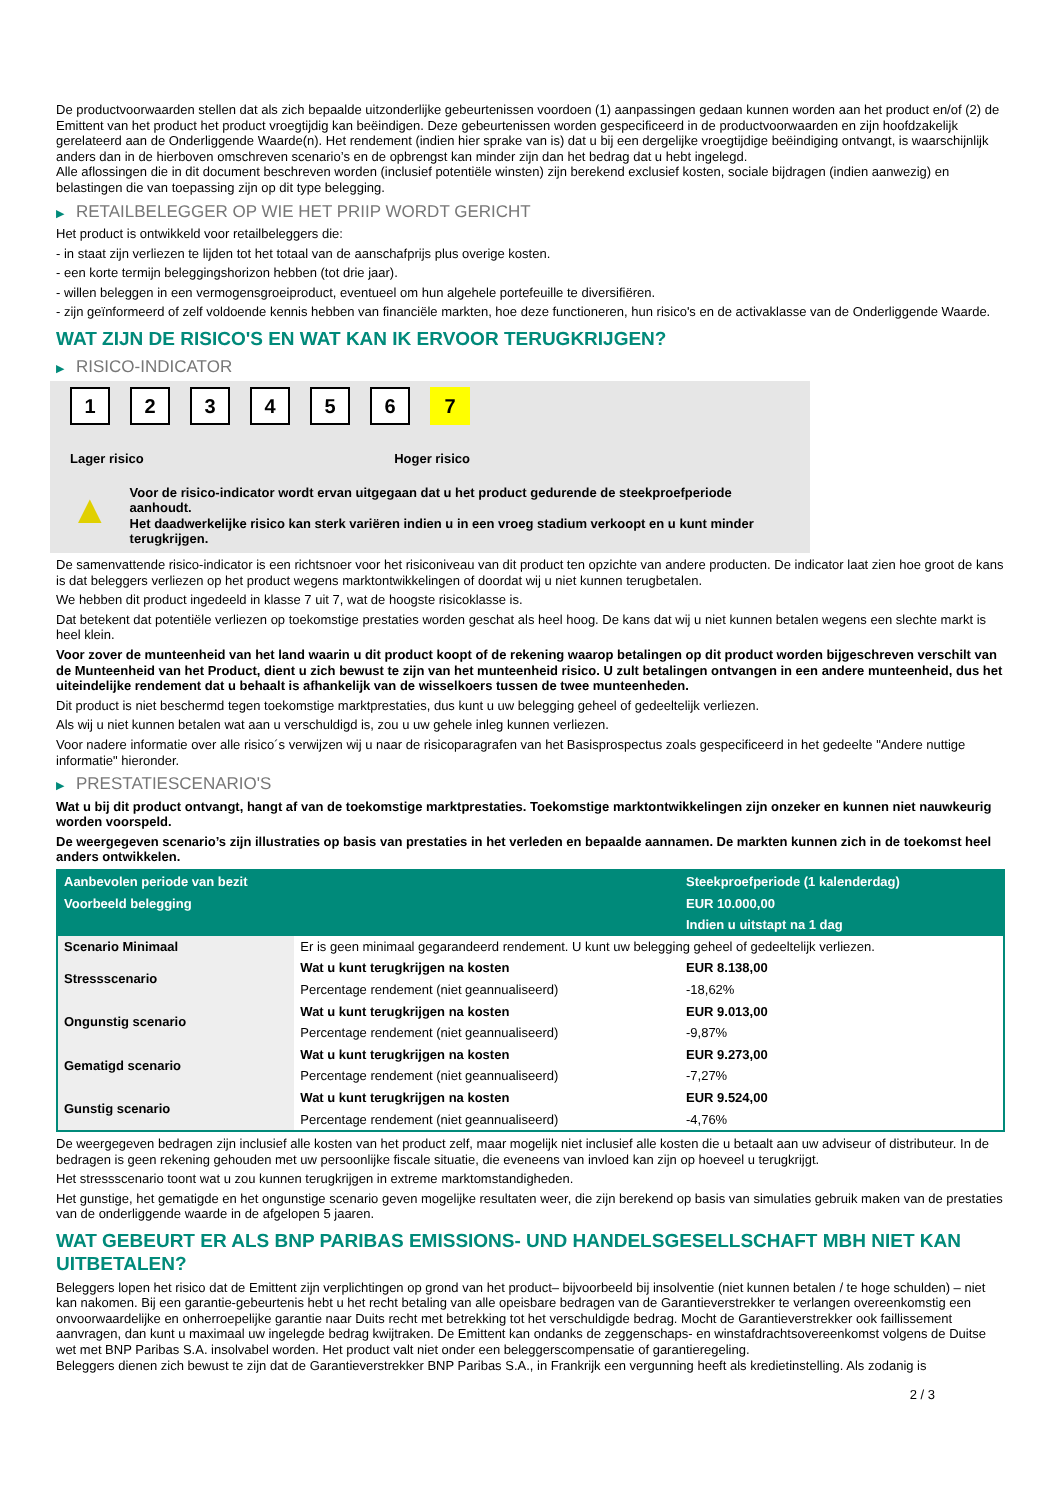De productvoorwaarden stellen dat als zich bepaalde uitzonderlijke gebeurtenissen voordoen (1) aanpassingen gedaan kunnen worden aan het product en/of (2) de Emittent van het product het product vroegtijdig kan beëindigen. Deze gebeurtenissen worden gespecificeerd in de productvoorwaarden en zijn hoofdzakelijk gerelateerd aan de Onderliggende Waarde(n). Het rendement (indien hier sprake van is) dat u bij een dergelijke vroegtijdige beëindiging ontvangt, is waarschijnlijk anders dan in de hierboven omschreven scenario’s en de opbrengst kan minder zijn dan het bedrag dat u hebt ingelegd.
Alle aflossingen die in dit document beschreven worden (inclusief potentiële winsten) zijn berekend exclusief kosten, sociale bijdragen (indien aanwezig) en belastingen die van toepassing zijn op dit type belegging.
▶ RETAILBELEGGER OP WIE HET PRIIP WORDT GERICHT
Het product is ontwikkeld voor retailbeleggers die:
- in staat zijn verliezen te lijden tot het totaal van de aanschafprijs plus overige kosten.
- een korte termijn beleggingshorizon hebben (tot drie jaar).
- willen beleggen in een vermogensgroeiproduct, eventueel om hun algehele portefeuille te diversifiëren.
- zijn geïnformeerd of zelf voldoende kennis hebben van financiële markten, hoe deze functioneren, hun risico's en de activaklasse van de Onderliggende Waarde.
WAT ZIJN DE RISICO'S EN WAT KAN IK ERVOOR TERUGKRIJGEN?
▶ RISICO-INDICATOR
1 2 3 4 5 6 7
Lager risico Hoger risico
▲
Voor de risico-indicator wordt ervan uitgegaan dat u het product gedurende de steekproefperiode aanhoudt.
Het daadwerkelijke risico kan sterk variëren indien u in een vroeg stadium verkoopt en u kunt minder terugkrijgen.
De samenvattende risico-indicator is een richtsnoer voor het risiconiveau van dit product ten opzichte van andere producten. De indicator laat zien hoe groot de kans is dat beleggers verliezen op het product wegens marktontwikkelingen of doordat wij u niet kunnen terugbetalen.
We hebben dit product ingedeeld in klasse 7 uit 7, wat de hoogste risicoklasse is.
Dat betekent dat potentiële verliezen op toekomstige prestaties worden geschat als heel hoog. De kans dat wij u niet kunnen betalen wegens een slechte markt is heel klein.
Voor zover de munteenheid van het land waarin u dit product koopt of de rekening waarop betalingen op dit product worden bijgeschreven verschilt van de Munteenheid van het Product, dient u zich bewust te zijn van het munteenheid risico. U zult betalingen ontvangen in een andere munteenheid, dus het uiteindelijke rendement dat u behaalt is afhankelijk van de wisselkoers tussen de twee munteenheden.
Dit product is niet beschermd tegen toekomstige marktprestaties, dus kunt u uw belegging geheel of gedeeltelijk verliezen.
Als wij u niet kunnen betalen wat aan u verschuldigd is, zou u uw gehele inleg kunnen verliezen.
Voor nadere informatie over alle risico´s verwijzen wij u naar de risicoparagrafen van het Basisprospectus zoals gespecificeerd in het gedeelte "Andere nuttige informatie" hieronder.
▶ PRESTATIESCENARIO'S
Wat u bij dit product ontvangt, hangt af van de toekomstige marktprestaties. Toekomstige marktontwikkelingen zijn onzeker en kunnen niet nauwkeurig worden voorspeld.
De weergegeven scenario’s zijn illustraties op basis van prestaties in het verleden en bepaalde aannamen. De markten kunnen zich in de toekomst heel anders ontwikkelen.
| Aanbevolen periode van bezit | | Steekproefperiode (1 kalenderdag) |
| --- | --- | --- |
| Voorbeeld belegging | | EUR 10.000,00 |
| | | Indien u uitstapt na 1 dag |
| Scenario Minimaal | Er is geen minimaal gegarandeerd rendement. U kunt uw belegging geheel of gedeeltelijk verliezen. | |
| Stressscenario | Wat u kunt terugkrijgen na kosten | EUR 8.138,00 |
| | Percentage rendement (niet geannualiseerd) | -18,62% |
| Ongunstig scenario | Wat u kunt terugkrijgen na kosten | EUR 9.013,00 |
| | Percentage rendement (niet geannualiseerd) | -9,87% |
| Gematigd scenario | Wat u kunt terugkrijgen na kosten | EUR 9.273,00 |
| | Percentage rendement (niet geannualiseerd) | -7,27% |
| Gunstig scenario | Wat u kunt terugkrijgen na kosten | EUR 9.524,00 |
| | Percentage rendement (niet geannualiseerd) | -4,76% |
De weergegeven bedragen zijn inclusief alle kosten van het product zelf, maar mogelijk niet inclusief alle kosten die u betaalt aan uw adviseur of distributeur. In de bedragen is geen rekening gehouden met uw persoonlijke fiscale situatie, die eveneens van invloed kan zijn op hoeveel u terugkrijgt.
Het stressscenario toont wat u zou kunnen terugkrijgen in extreme marktomstandigheden.
Het gunstige, het gematigde en het ongunstige scenario geven mogelijke resultaten weer, die zijn berekend op basis van simulaties gebruik maken van de prestaties van de onderliggende waarde in de afgelopen 5 jaaren.
WAT GEBEURT ER ALS BNP PARIBAS EMISSIONS- UND HANDELSGESELLSCHAFT MBH NIET KAN UITBETALEN?
Beleggers lopen het risico dat de Emittent zijn verplichtingen op grond van het product– bijvoorbeeld bij insolventie (niet kunnen betalen / te hoge schulden) – niet kan nakomen. Bij een garantie-gebeurtenis hebt u het recht betaling van alle opeisbare bedragen van de Garantieverstrekker te verlangen overeenkomstig een onvoorwaardelijke en onherroepelijke garantie naar Duits recht met betrekking tot het verschuldigde bedrag. Mocht de Garantieverstrekker ook faillissement aanvragen, dan kunt u maximaal uw ingelegde bedrag kwijtraken. De Emittent kan ondanks de zeggenschaps- en winstafdrachtsovereenkomst volgens de Duitse wet met BNP Paribas S.A. insolvabel worden. Het product valt niet onder een beleggerscompensatie of garantieregeling.
Beleggers dienen zich bewust te zijn dat de Garantieverstrekker BNP Paribas S.A., in Frankrijk een vergunning heeft als kredietinstelling. Als zodanig is
2 / 3